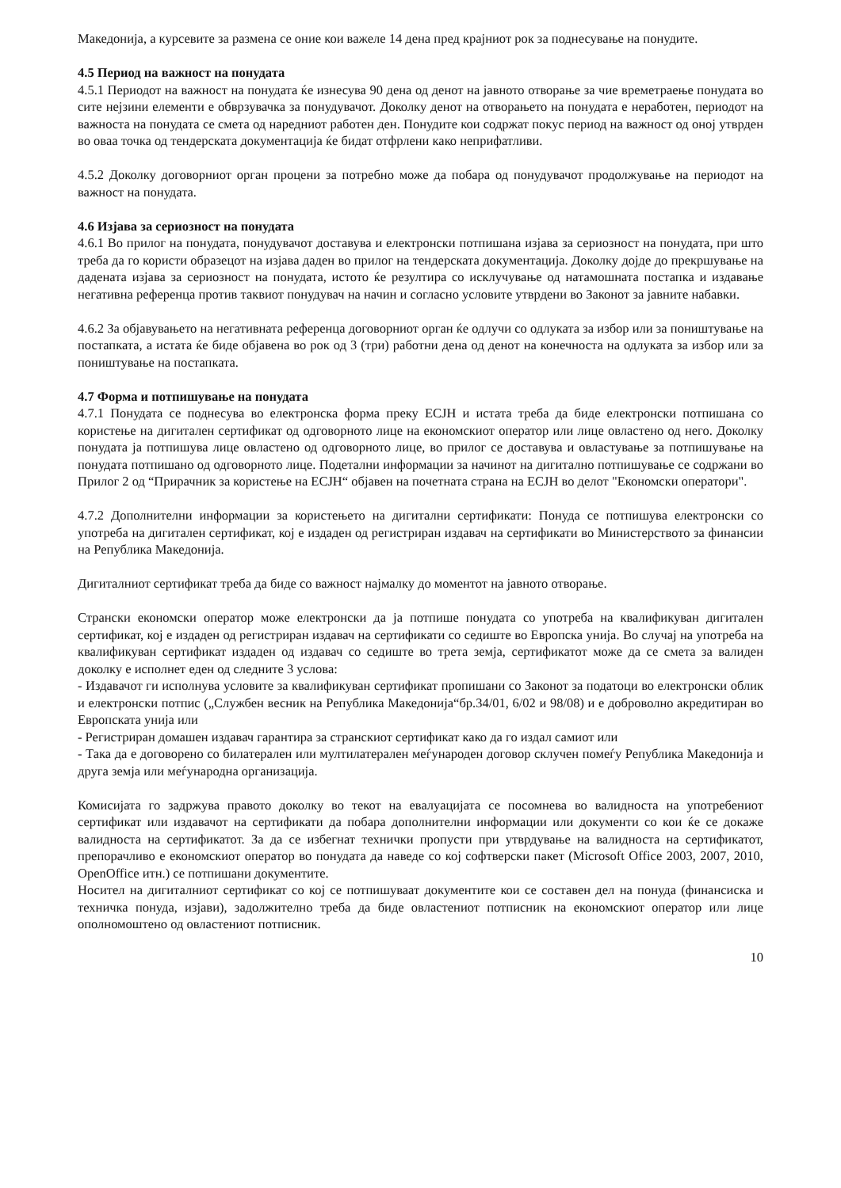Македонија, а курсевите за размена се оние кои важеле 14 дена пред крајниот рок за поднесување на понудите.
4.5 Период на важност на понудата
4.5.1 Периодот на важност на понудата ќе изнесува 90 дена од денот на јавното отворање за чие времетраење понудата во сите нејзини елементи е обврзувачка за понудувачот. Доколку денот на отворањето на понудата е неработен, периодот на важноста на понудата се смета од наредниот работен ден. Понудите кои содржат покус период на важност од оној утврден во оваа точка од тендерската документација ќе бидат отфрлени како неприфатливи.
4.5.2 Доколку договорниот орган процени за потребно може да побара од понудувачот продолжување на периодот на важност на понудата.
4.6 Изјава за сериозност на понудата
4.6.1 Во прилог на понудата, понудувачот доставува и електронски потпишана изјава за сериозност на понудата, при што треба да го користи образецот на изјава даден во прилог на тендерската документација. Доколку дојде до прекршување на дадената изјава за сериозност на понудата, истото ќе резултира со исклучување од натамошната постапка и издавање негативна референца против таквиот понудувач на начин и согласно условите утврдени во Законот за јавните набавки.
4.6.2 За објавувањето на негативната референца договорниот орган ќе одлучи со одлуката за избор или за поништување на постапката, а истата ќе биде објавена во рок од 3 (три) работни дена од денот на конечноста на одлуката за избор или за поништување на постапката.
4.7 Форма и потпишување на понудата
4.7.1 Понудата се поднесува во електронска форма преку ЕСЈН и истата треба да биде електронски потпишана со користење на дигитален сертификат од одговорното лице на економскиот оператор или лице овластено од него. Доколку понудата ја потпишува лице овластено од одговорното лице, во прилог се доставува и овластување за потпишување на понудата потпишано од одговорното лице. Подетални информации за начинот на дигитално потпишување се содржани во Прилог 2 од “Прирачник за користење на ЕСЈН“ објавен на почетната страна на ЕСЈН во делот "Економски оператори".
4.7.2 Дополнителни информации за користењето на дигитални сертификати: Понуда се потпишува електронски со употреба на дигитален сертификат, кој е издаден од регистриран издавач на сертификати во Министерството за финансии на Република Македонија.
Дигиталниот сертификат треба да биде со важност најмалку до моментот на јавното отворање.
Странски економски оператор може електронски да ја потпише понудата со употреба на квалификуван дигитален сертификат, кој е издаден од регистриран издавач на сертификати со седиште во Европска унија. Во случај на употреба на квалификуван сертификат издаден од издавач со седиште во трета земја, сертификатот може да се смета за валиден доколку е исполнет еден од следните 3 услова:
- Издавачот ги исполнува условите за квалификуван сертификат пропишани со Законот за податоци во електронски облик и електронски потпис („Службен весник на Република Македонија“бр.34/01, 6/02 и 98/08) и е доброволно акредитиран во Европската унија или
- Регистриран домашен издавач гарантира за странскиот сертификат како да го издал самиот или
- Така да е договорено со билатерален или мултилатерален меѓународен договор склучен помеѓу Република Македонија и друга земја или меѓународна организација.
Комисијата го задржува правото доколку во текот на евалуацијата се посомнева во валидноста на употребениот сертификат или издавачот на сертификати да побара дополнителни информации или документи со кои ќе се докаже валидноста на сертификатот. За да се избегнат технички пропусти при утврдување на валидноста на сертификатот, препорачливо е економскиот оператор во понудата да наведе со кој софтверски пакет (Microsoft Office 2003, 2007, 2010, OpenOffice итн.) се потпишани документите.
Носител на дигиталниот сертификат со кој се потпишуваат документите кои се составен дел на понуда (финансиска и техничка понуда, изјави), задолжително треба да биде овластениот потписник на економскиот оператор или лице ополномоштено од овластениот потписник.
10